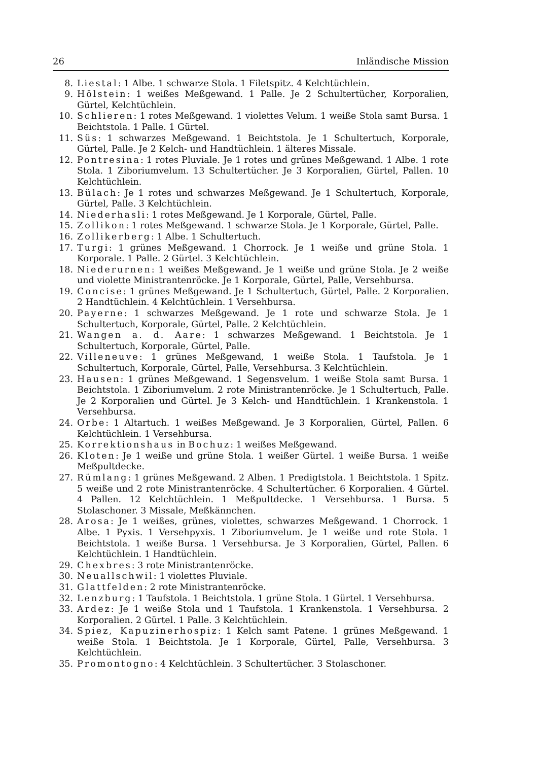26 Inländische Mission
8. Liestal: 1 Albe. 1 schwarze Stola. 1 Filetspitz. 4 Kelchtüchlein.
9. Hölstein: 1 weißes Meßgewand. 1 Palle. Je 2 Schultertücher, Korporalien, Gürtel, Kelchtüchlein.
10. Schlieren: 1 rotes Meßgewand. 1 violettes Velum. 1 weiße Stola samt Bursa. 1 Beichtstola. 1 Palle. 1 Gürtel.
11. Süs: 1 schwarzes Meßgewand. 1 Beichtstola. Je 1 Schultertuch, Korporale, Gürtel, Palle. Je 2 Kelch- und Handtüchlein. 1 älteres Missale.
12. Pontresina: 1 rotes Pluviale. Je 1 rotes und grünes Meßgewand. 1 Albe. 1 rote Stola. 1 Ziboriumvelum. 13 Schultertücher. Je 3 Korporalien, Gürtel, Pallen. 10 Kelchtüchlein.
13. Bülach: Je 1 rotes und schwarzes Meßgewand. Je 1 Schultertuch, Korporale, Gürtel, Palle. 3 Kelchtüchlein.
14. Niederhasli: 1 rotes Meßgewand. Je 1 Korporale, Gürtel, Palle.
15. Zollikon: 1 rotes Meßgewand. 1 schwarze Stola. Je 1 Korporale, Gürtel, Palle.
16. Zollikerberg: 1 Albe. 1 Schultertuch.
17. Turgi: 1 grünes Meßgewand. 1 Chorrock. Je 1 weiße und grüne Stola. 1 Korporale. 1 Palle. 2 Gürtel. 3 Kelchtüchlein.
18. Niederurnen: 1 weißes Meßgewand. Je 1 weiße und grüne Stola. Je 2 weiße und violette Ministrantenröcke. Je 1 Korporale, Gürtel, Palle, Versehbursa.
19. Concise: 1 grünes Meßgewand. Je 1 Schultertuch, Gürtel, Palle. 2 Korporalien. 2 Handtüchlein. 4 Kelchtüchlein. 1 Versehbursa.
20. Payerne: 1 schwarzes Meßgewand. Je 1 rote und schwarze Stola. Je 1 Schultertuch, Korporale, Gürtel, Palle. 2 Kelchtüchlein.
21. Wangen a. d. Aare: 1 schwarzes Meßgewand. 1 Beichtstola. Je 1 Schultertuch, Korporale, Gürtel, Palle.
22. Villeneuve: 1 grünes Meßgewand, 1 weiße Stola. 1 Taufstola. Je 1 Schultertuch, Korporale, Gürtel, Palle, Versehbursa. 3 Kelchtüchlein.
23. Hausen: 1 grünes Meßgewand. 1 Segensvelum. 1 weiße Stola samt Bursa. 1 Beichtstola. 1 Ziboriumvelum. 2 rote Ministrantenröcke. Je 1 Schultertuch, Palle. Je 2 Korporalien und Gürtel. Je 3 Kelch- und Handtüchlein. 1 Krankenstola. 1 Versehbursa.
24. Orbe: 1 Altartuch. 1 weißes Meßgewand. Je 3 Korporalien, Gürtel, Pallen. 6 Kelchtüchlein. 1 Versehbursa.
25. Korrektionshaus in Bochuz: 1 weißes Meßgewand.
26. Kloten: Je 1 weiße und grüne Stola. 1 weißer Gürtel. 1 weiße Bursa. 1 weiße Meßpultdecke.
27. Rümlang: 1 grünes Meßgewand. 2 Alben. 1 Predigtstola. 1 Beichtstola. 1 Spitz. 5 weiße und 2 rote Ministrantenröcke. 4 Schultertücher. 6 Korporalien. 4 Gürtel. 4 Pallen. 12 Kelchtüchlein. 1 Meßpultdecke. 1 Versehbursa. 1 Bursa. 5 Stolaschoner. 3 Missale, Meßkännchen.
28. Arosa: Je 1 weißes, grünes, violettes, schwarzes Meßgewand. 1 Chorrock. 1 Albe. 1 Pyxis. 1 Versehpyxis. 1 Ziboriumvelum. Je 1 weiße und rote Stola. 1 Beichtstola. 1 weiße Bursa. 1 Versehbursa. Je 3 Korporalien, Gürtel, Pallen. 6 Kelchtüchlein. 1 Handtüchlein.
29. Chexbres: 3 rote Ministrantenröcke.
30. Neuallschwil: 1 violettes Pluviale.
31. Glattfelden: 2 rote Ministrantenröcke.
32. Lenzburg: 1 Taufstola. 1 Beichtstola. 1 grüne Stola. 1 Gürtel. 1 Versehbursa.
33. Ardez: Je 1 weiße Stola und 1 Taufstola. 1 Krankenstola. 1 Versehbursa. 2 Korporalien. 2 Gürtel. 1 Palle. 3 Kelchtüchlein.
34. Spiez, Kapuzinerhospiz: 1 Kelch samt Patene. 1 grünes Meßgewand. 1 weiße Stola. 1 Beichtstola. Je 1 Korporale, Gürtel, Palle, Versehbursa. 3 Kelchtüchlein.
35. Promontogno: 4 Kelchtüchlein. 3 Schultertücher. 3 Stolaschoner.